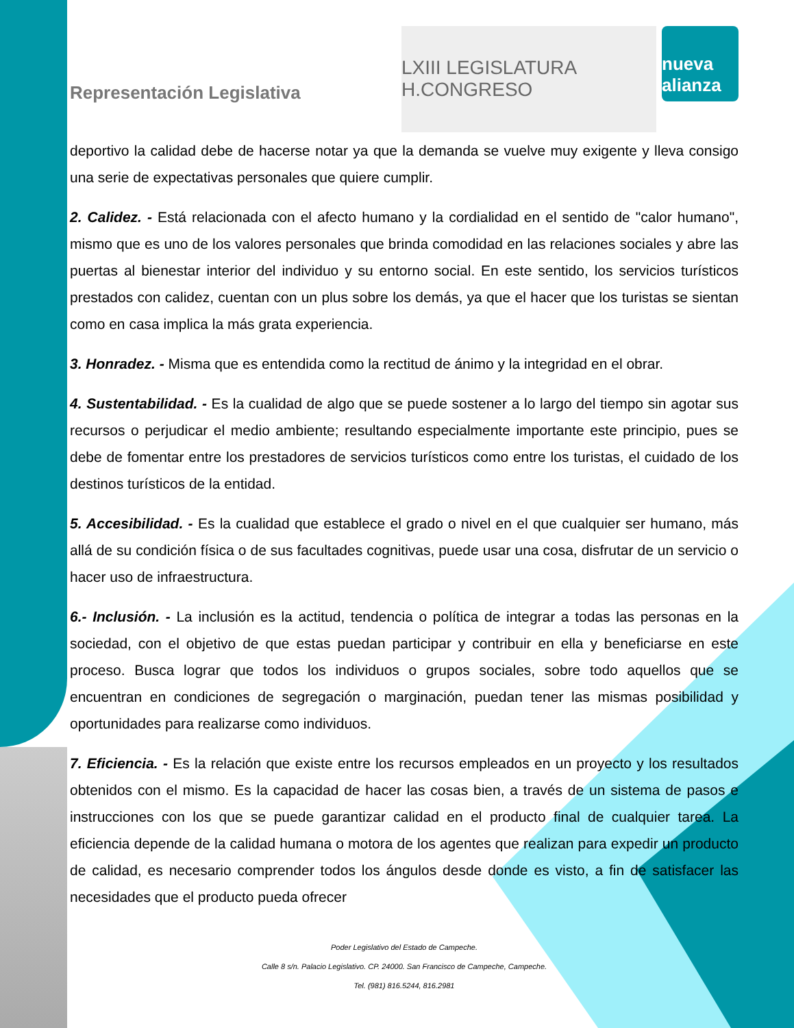Representación Legislativa
LXIII LEGISLATURA H.CONGRESO
nueva alianza
deportivo la calidad debe de hacerse notar ya que la demanda se vuelve muy exigente y lleva consigo una serie de expectativas personales que quiere cumplir.
2. Calidez. - Está relacionada con el afecto humano y la cordialidad en el sentido de "calor humano", mismo que es uno de los valores personales que brinda comodidad en las relaciones sociales y abre las puertas al bienestar interior del individuo y su entorno social. En este sentido, los servicios turísticos prestados con calidez, cuentan con un plus sobre los demás, ya que el hacer que los turistas se sientan como en casa implica la más grata experiencia.
3. Honradez. - Misma que es entendida como la rectitud de ánimo y la integridad en el obrar.
4. Sustentabilidad. - Es la cualidad de algo que se puede sostener a lo largo del tiempo sin agotar sus recursos o perjudicar el medio ambiente; resultando especialmente importante este principio, pues se debe de fomentar entre los prestadores de servicios turísticos como entre los turistas, el cuidado de los destinos turísticos de la entidad.
5. Accesibilidad. - Es la cualidad que establece el grado o nivel en el que cualquier ser humano, más allá de su condición física o de sus facultades cognitivas, puede usar una cosa, disfrutar de un servicio o hacer uso de infraestructura.
6.- Inclusión. - La inclusión es la actitud, tendencia o política de integrar a todas las personas en la sociedad, con el objetivo de que estas puedan participar y contribuir en ella y beneficiarse en este proceso. Busca lograr que todos los individuos o grupos sociales, sobre todo aquellos que se encuentran en condiciones de segregación o marginación, puedan tener las mismas posibilidad y oportunidades para realizarse como individuos.
7. Eficiencia. - Es la relación que existe entre los recursos empleados en un proyecto y los resultados obtenidos con el mismo. Es la capacidad de hacer las cosas bien, a través de un sistema de pasos e instrucciones con los que se puede garantizar calidad en el producto final de cualquier tarea. La eficiencia depende de la calidad humana o motora de los agentes que realizan para expedir un producto de calidad, es necesario comprender todos los ángulos desde donde es visto, a fin de satisfacer las necesidades que el producto pueda ofrecer
Poder Legislativo del Estado de Campeche.
Calle 8 s/n. Palacio Legislativo. CP. 24000. San Francisco de Campeche, Campeche.
Tel. (981) 816.5244, 816.2981